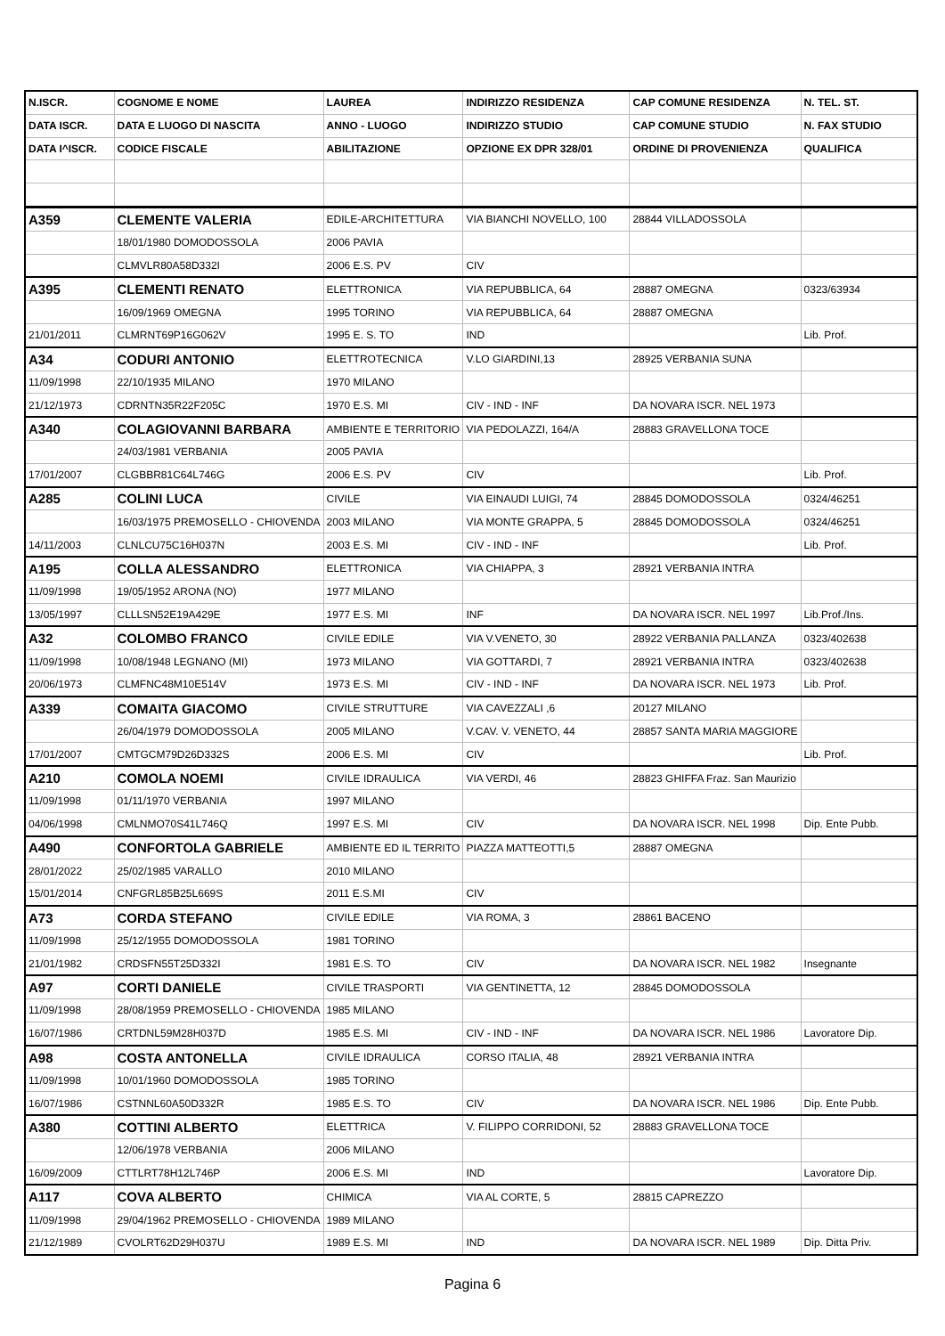| N.ISCR. | COGNOME E NOME | LAUREA | INDIRIZZO RESIDENZA | CAP COMUNE RESIDENZA | N. TEL. ST. |
| --- | --- | --- | --- | --- | --- |
| DATA ISCR. | DATA E LUOGO DI NASCITA | ANNO - LUOGO | INDIRIZZO STUDIO | CAP COMUNE STUDIO | N. FAX STUDIO |
| DATA I^ISCR. | CODICE FISCALE | ABILITAZIONE | OPZIONE EX DPR 328/01 | ORDINE DI PROVENIENZA | QUALIFICA |
| A359 | CLEMENTE VALERIA | EDILE-ARCHITETTURA | VIA BIANCHI NOVELLO, 100 | 28844 VILLADOSSOLA | |
| | 18/01/1980 DOMODOSSOLA | 2006 PAVIA | | | |
| | CLMVLR80A58D332I | 2006 E.S. PV | CIV | | |
| A395 | CLEMENTI RENATO | ELETTRONICA | VIA REPUBBLICA, 64 | 28887 OMEGNA | 0323/63934 |
| | 16/09/1969 OMEGNA | 1995 TORINO | VIA REPUBBLICA, 64 | 28887 OMEGNA | |
| 21/01/2011 | CLMRNT69P16G062V | 1995 E. S. TO | IND | | Lib. Prof. |
| A34 | CODURI ANTONIO | ELETTROTECNICA | V.LO GIARDINI,13 | 28925 VERBANIA SUNA | |
| 11/09/1998 | 22/10/1935 MILANO | 1970 MILANO | | | |
| 21/12/1973 | CDRNTN35R22F205C | 1970 E.S. MI | CIV - IND - INF | DA NOVARA ISCR. NEL 1973 | |
| A340 | COLAGIOVANNI BARBARA | AMBIENTE E TERRITORIO | VIA PEDOLAZZI, 164/A | 28883 GRAVELLONA TOCE | |
| | 24/03/1981 VERBANIA | 2005 PAVIA | | | |
| 17/01/2007 | CLGBBR81C64L746G | 2006 E.S. PV | CIV | | Lib. Prof. |
| A285 | COLINI LUCA | CIVILE | VIA EINAUDI LUIGI, 74 | 28845 DOMODOSSOLA | 0324/46251 |
| | 16/03/1975 PREMOSELLO - CHIOVENDA | 2003 MILANO | VIA MONTE GRAPPA, 5 | 28845 DOMODOSSOLA | 0324/46251 |
| 14/11/2003 | CLNLCU75C16H037N | 2003 E.S. MI | CIV - IND - INF | | Lib. Prof. |
| A195 | COLLA ALESSANDRO | ELETTRONICA | VIA CHIAPPA, 3 | 28921 VERBANIA INTRA | |
| 11/09/1998 | 19/05/1952 ARONA (NO) | 1977 MILANO | | | |
| 13/05/1997 | CLLLSN52E19A429E | 1977 E.S. MI | INF | DA NOVARA ISCR. NEL 1997 | Lib.Prof./Ins. |
| A32 | COLOMBO FRANCO | CIVILE EDILE | VIA V.VENETO, 30 | 28922 VERBANIA PALLANZA | 0323/402638 |
| 11/09/1998 | 10/08/1948 LEGNANO (MI) | 1973 MILANO | VIA GOTTARDI, 7 | 28921 VERBANIA INTRA | 0323/402638 |
| 20/06/1973 | CLMFNC48M10E514V | 1973 E.S. MI | CIV - IND - INF | DA NOVARA ISCR. NEL 1973 | Lib. Prof. |
| A339 | COMAITA GIACOMO | CIVILE STRUTTURE | VIA CAVEZZALI ,6 | 20127 MILANO | |
| | 26/04/1979 DOMODOSSOLA | 2005 MILANO | V.CAV. V. VENETO, 44 | 28857 SANTA MARIA MAGGIORE | |
| 17/01/2007 | CMTGCM79D26D332S | 2006 E.S. MI | CIV | | Lib. Prof. |
| A210 | COMOLA NOEMI | CIVILE IDRAULICA | VIA VERDI, 46 | 28823 GHIFFA Fraz. San Maurizio | |
| 11/09/1998 | 01/11/1970 VERBANIA | 1997 MILANO | | | |
| 04/06/1998 | CMLNMO70S41L746Q | 1997 E.S. MI | CIV | DA NOVARA ISCR. NEL 1998 | Dip. Ente Pubb. |
| A490 | CONFORTOLA GABRIELE | AMBIENTE ED IL TERRITO | PIAZZA MATTEOTTI,5 | 28887 OMEGNA | |
| 28/01/2022 | 25/02/1985 VARALLO | 2010 MILANO | | | |
| 15/01/2014 | CNFGRL85B25L669S | 2011 E.S.MI | CIV | | |
| A73 | CORDA STEFANO | CIVILE EDILE | VIA ROMA, 3 | 28861 BACENO | |
| 11/09/1998 | 25/12/1955 DOMODOSSOLA | 1981 TORINO | | | |
| 21/01/1982 | CRDSFN55T25D332I | 1981 E.S. TO | CIV | DA NOVARA ISCR. NEL 1982 | Insegnante |
| A97 | CORTI DANIELE | CIVILE TRASPORTI | VIA GENTINETTA, 12 | 28845 DOMODOSSOLA | |
| 11/09/1998 | 28/08/1959 PREMOSELLO - CHIOVENDA | 1985 MILANO | | | |
| 16/07/1986 | CRTDNL59M28H037D | 1985 E.S. MI | CIV - IND - INF | DA NOVARA ISCR. NEL 1986 | Lavoratore Dip. |
| A98 | COSTA ANTONELLA | CIVILE IDRAULICA | CORSO ITALIA, 48 | 28921 VERBANIA INTRA | |
| 11/09/1998 | 10/01/1960 DOMODOSSOLA | 1985 TORINO | | | |
| 16/07/1986 | CSTNNL60A50D332R | 1985 E.S. TO | CIV | DA NOVARA ISCR. NEL 1986 | Dip. Ente Pubb. |
| A380 | COTTINI ALBERTO | ELETTRICA | V. FILIPPO CORRIDONI, 52 | 28883 GRAVELLONA TOCE | |
| | 12/06/1978 VERBANIA | 2006 MILANO | | | |
| 16/09/2009 | CTTLRT78H12L746P | 2006 E.S. MI | IND | | Lavoratore Dip. |
| A117 | COVA ALBERTO | CHIMICA | VIA AL CORTE, 5 | 28815 CAPREZZO | |
| 11/09/1998 | 29/04/1962 PREMOSELLO - CHIOVENDA | 1989 MILANO | | | |
| 21/12/1989 | CVOLRT62D29H037U | 1989 E.S. MI | IND | DA NOVARA ISCR. NEL 1989 | Dip. Ditta Priv. |
Pagina 6